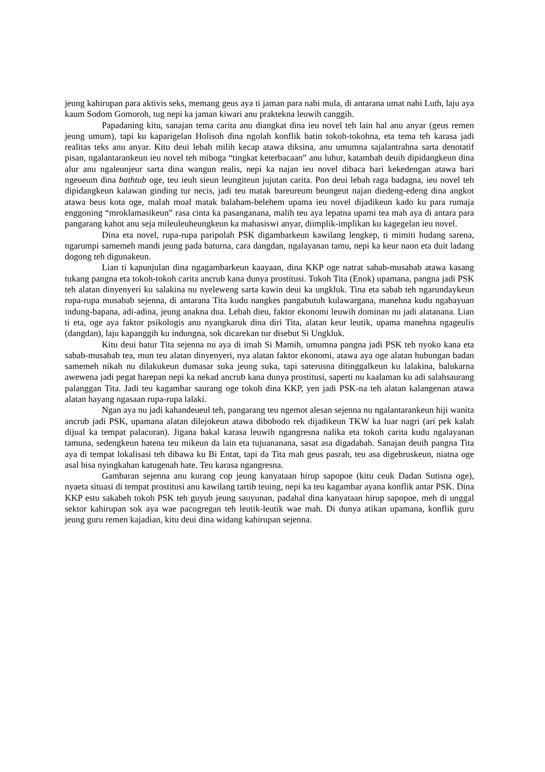jeung kahirupan para aktivis seks, memang geus aya ti jaman para nabi mula, di antarana umat nabi Luth, laju aya kaum Sodom Gomoroh, tug nepi ka jaman kiwari anu praktekna leuwih canggih.
Papadaning kitu, sanajan tema carita anu diangkat dina ieu novel teh lain hal anu anyar (geus remen jeung umum), tapi ku kaparigelan Holisoh dina ngolah konflik batin tokoh-tokohna, eta tema teh karasa jadi realitas teks anu anyar. Kitu deui lebah milih kecap atawa diksina, anu umumna sajalantrahna sarta denotatif pisan, ngalantarankeun ieu novel teh miboga “tingkat keterbacaan” anu luhur, katambah deuih dipidangkeun dina alur anu ngaleunjeur sarta dina wangun realis, nepi ka najan ieu novel dibaca bari kekedengan atawa bari ngeueum dina bathtub oge, teu ieuh sieun leungiteun jujutan carita. Pon deui lebah raga badagna, ieu novel teh dipidangkeun kalawan ginding tur necis, jadi teu matak bareureum beungeut najan diedeng-edeng dina angkot atawa beus kota oge, malah moal matak balaham-belehem upama ieu novel dijadikeun kado ku para rumaja enggoning “mroklamasikeun” rasa cinta ka pasanganana, malih teu aya lepatna upami tea mah aya di antara para pangarang kahot anu seja mileuleuheungkeun ka mahasiswi anyar, diimplik-implikan ku kagegelan ieu novel.
Dina eta novel, rupa-rupa paripolah PSK digambarkeun kawilang lengkep, ti mimiti hudang sarena, ngarumpi samemeh mandi jeung pada baturna, cara dangdan, ngalayanan tamu, nepi ka keur naon eta duit ladang dogong teh digunakeun.
Lian ti kapunjulan dina ngagambarkeun kaayaan, dina KKP oge natrat sabab-musabab atawa kasang tukang pangna eta tokoh-tokoh carita ancrub kana dunya prostitusi. Tokoh Tita (Enok) upamana, pangna jadi PSK teh alatan dinyenyeri ku salakina nu nyeleweng sarta kawin deui ka ungkluk. Tina eta sabab teh ngarundaykeun rupa-rupa musabab sejenna, di antarana Tita kudu nangkes pangabutuh kulawargana, manehna kudu ngabayuan indung-bapana, adi-adina, jeung anakna dua. Lebah dieu, faktor ekonomi leuwih dominan nu jadi alatanana. Lian ti eta, oge aya faktor psikologis anu nyangkaruk dina diri Tita, alatan keur leutik, upama manehna ngageulis (dangdan), laju kapanggih ku indungna, sok dicarekan tur disebut Si Ungkluk.
Kitu deui batur Tita sejenna nu aya di imah Si Mamih, umumna pangna jadi PSK teh nyoko kana eta sabab-musabab tea, mun teu alatan dinyenyeri, nya alatan faktor ekonomi, atawa aya oge alatan hubungan badan samemeh nikah nu dilakukeun dumasar suka jeung suka, tapi saterusna ditinggalkeun ku lalakina, balukarna awewena jadi pegat harepan nepi ka nekad ancrub kana dunya prostitusi, saperti nu kaalaman ku adi salahsaurang palanggan Tita. Jadi teu kagambar saurang oge tokoh dina KKP, yen jadi PSK-na teh alatan kalangenan atawa alatan hayang ngasaan rupa-rupa lalaki.
Ngan aya nu jadi kahandeueul teh, pangarang teu ngemot alesan sejenna nu ngalantarankeun hiji wanita ancrub jadi PSK, upamana alatan dilejokeun atawa dibobodo rek dijadikeun TKW ka luar nagri (ari pek kalah dijual ka tempat palacuran). Jigana bakal karasa leuwih ngangresna nalika eta tokoh carita kudu ngalayanan tamuna, sedengkeun hatena teu mikeun da lain eta tujuananana, sasat asa digadabah. Sanajan deuih pangna Tita aya di tempat lokalisasi teh dibawa ku Bi Entat, tapi da Tita mah geus pasrah, teu asa digebruskeun, niatna oge asal bisa nyingkahan katugenah hate. Teu karasa ngangresna.
Gambaran sejenna anu kurang cop jeung kanyataan hirup sapopoe (kitu ceuk Dadan Sutisna oge), nyaeta situasi di tempat prostitusi anu kawilang tartib teuing, nepi ka teu kagambar ayana konflik antar PSK. Dina KKP estu sakabeh tokoh PSK teh guyub jeung sauyunan, padahal dina kanyataan hirup sapopoe, meh di unggal sektor kahirupan sok aya wae pacogregan teh leutik-leutik wae mah. Di dunya atikan upamana, konflik guru jeung guru remen kajadian, kitu deui dina widang kahirupan sejenna.